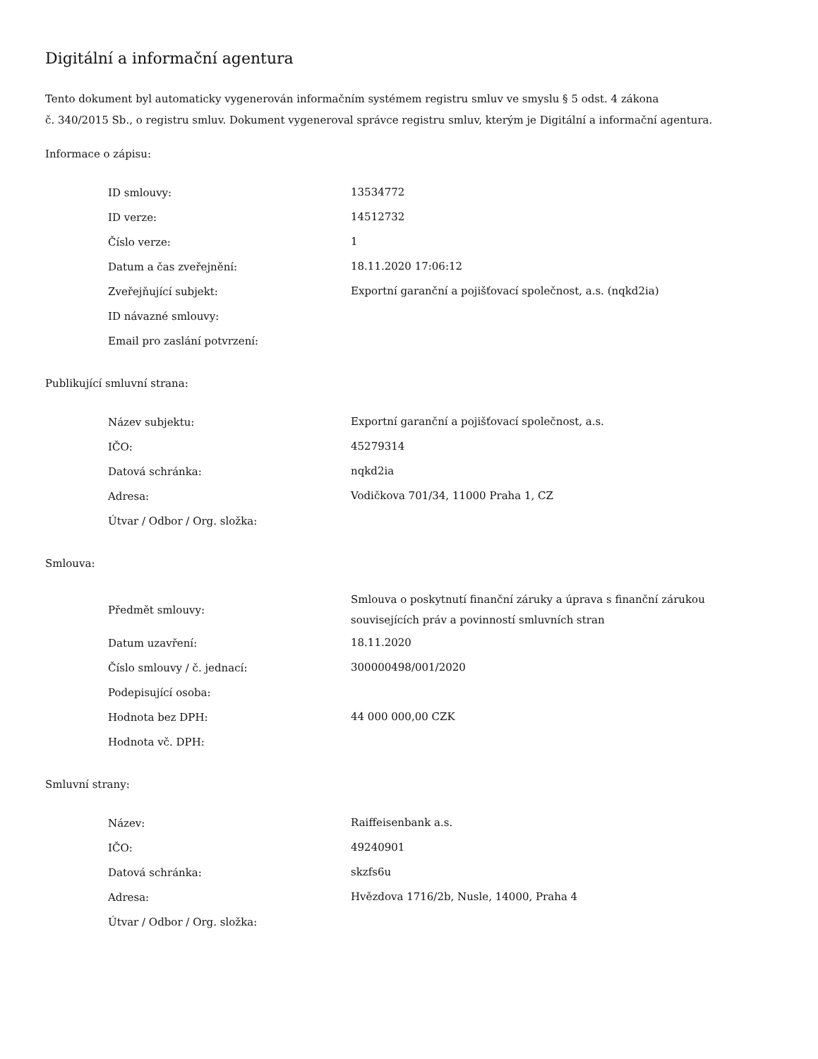Digitální a informační agentura
Tento dokument byl automaticky vygenerován informačním systémem registru smluv ve smyslu § 5 odst. 4 zákona
č. 340/2015 Sb., o registru smluv. Dokument vygeneroval správce registru smluv, kterým je Digitální a informační agentura.
Informace o zápisu:
| ID smlouvy: | 13534772 |
| ID verze: | 14512732 |
| Číslo verze: | 1 |
| Datum a čas zveřejnění: | 18.11.2020 17:06:12 |
| Zveřejňující subjekt: | Exportní garanční a pojišťovací společnost, a.s. (nqkd2ia) |
| ID návazné smlouvy: | |
| Email pro zaslání potvrzení: | |
Publikující smluvní strana:
| Název subjektu: | Exportní garanční a pojišťovací společnost, a.s. |
| IČO: | 45279314 |
| Datová schránka: | nqkd2ia |
| Adresa: | Vodičkova 701/34, 11000 Praha 1, CZ |
| Útvar / Odbor / Org. složka: | |
Smlouva:
| Předmět smlouvy: | Smlouva o poskytnutí finanční záruky a úprava s finanční zárukou souvisejících práv a povinností smluvních stran |
| Datum uzavření: | 18.11.2020 |
| Číslo smlouvy / č. jednací: | 300000498/001/2020 |
| Podepisující osoba: | |
| Hodnota bez DPH: | 44 000 000,00 CZK |
| Hodnota vč. DPH: | |
Smluvní strany:
| Název: | Raiffeisenbank a.s. |
| IČO: | 49240901 |
| Datová schránka: | skzfs6u |
| Adresa: | Hvězdova 1716/2b, Nusle, 14000, Praha 4 |
| Útvar / Odbor / Org. složka: | |